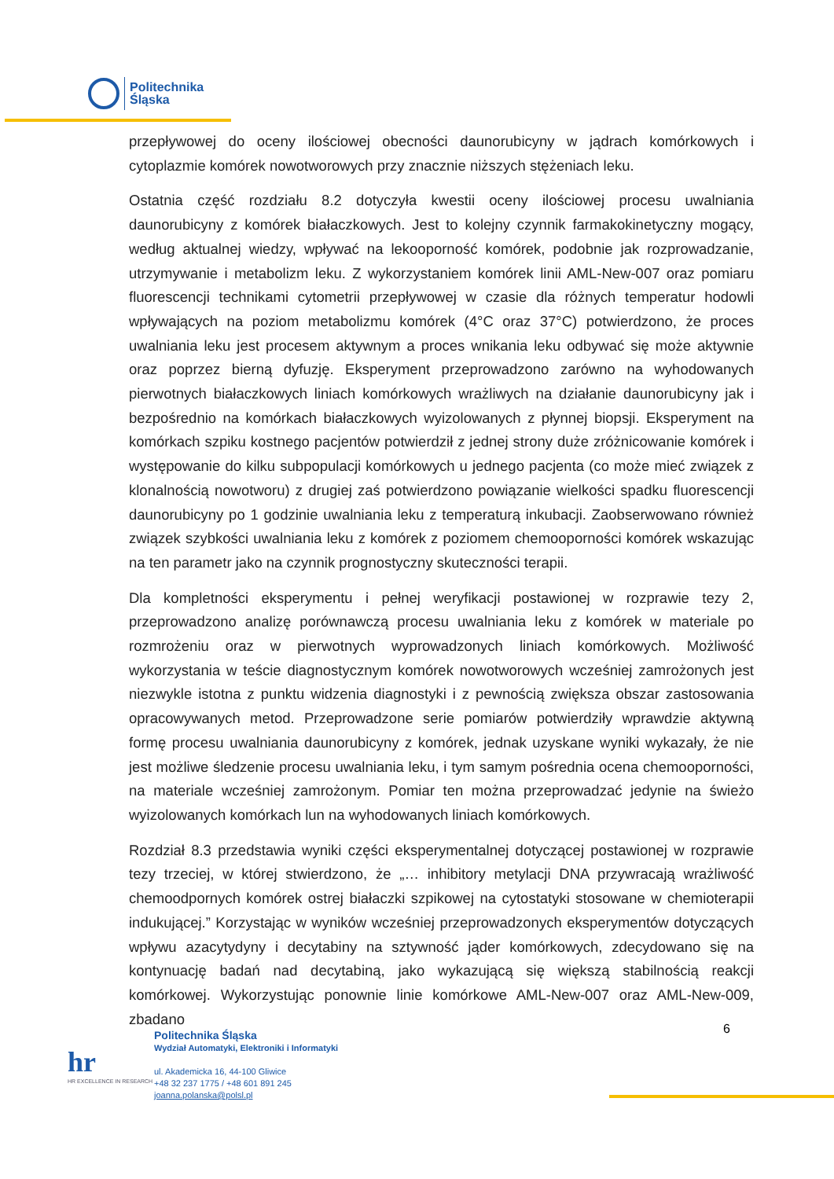Politechnika
Śląska
przepływowej do oceny ilościowej obecności daunorubicyny w jądrach komórkowych i cytoplazmie komórek nowotworowych przy znacznie niższych stężeniach leku.
Ostatnia część rozdziału 8.2 dotyczyła kwestii oceny ilościowej procesu uwalniania daunorubicyny z komórek białaczkowych. Jest to kolejny czynnik farmakokinetyczny mogący, według aktualnej wiedzy, wpływać na lekooporność komórek, podobnie jak rozprowadzanie, utrzymywanie i metabolizm leku. Z wykorzystaniem komórek linii AML-New-007 oraz pomiaru fluorescencji technikami cytometrii przepływowej w czasie dla różnych temperatur hodowli wpływających na poziom metabolizmu komórek (4°C oraz 37°C) potwierdzono, że proces uwalniania leku jest procesem aktywnym a proces wnikania leku odbywać się może aktywnie oraz poprzez bierną dyfuzję. Eksperyment przeprowadzono zarówno na wyhodowanych pierwotnych białaczkowych liniach komórkowych wrażliwych na działanie daunorubicyny jak i bezpośrednio na komórkach białaczkowych wyizolowanych z płynnej biopsji. Eksperyment na komórkach szpiku kostnego pacjentów potwierdził z jednej strony duże zróżnicowanie komórek i występowanie do kilku subpopulacji komórkowych u jednego pacjenta (co może mieć związek z klonalnością nowotworu) z drugiej zaś potwierdzono powiązanie wielkości spadku fluorescencji daunorubicyny po 1 godzinie uwalniania leku z temperaturą inkubacji. Zaobserwowano również związek szybkości uwalniania leku z komórek z poziomem chemooporności komórek wskazując na ten parametr jako na czynnik prognostyczny skuteczności terapii.
Dla kompletności eksperymentu i pełnej weryfikacji postawionej w rozprawie tezy 2, przeprowadzono analizę porównawczą procesu uwalniania leku z komórek w materiale po rozmrożeniu oraz w pierwotnych wyprowadzonych liniach komórkowych. Możliwość wykorzystania w teście diagnostycznym komórek nowotworowych wcześniej zamrożonych jest niezwykle istotna z punktu widzenia diagnostyki i z pewnością zwiększa obszar zastosowania opracowywanych metod. Przeprowadzone serie pomiarów potwierdziły wprawdzie aktywną formę procesu uwalniania daunorubicyny z komórek, jednak uzyskane wyniki wykazały, że nie jest możliwe śledzenie procesu uwalniania leku, i tym samym pośrednia ocena chemooporności, na materiale wcześniej zamrożonym. Pomiar ten można przeprowadzać jedynie na świeżo wyizolowanych komórkach lun na wyhodowanych liniach komórkowych.
Rozdział 8.3 przedstawia wyniki części eksperymentalnej dotyczącej postawionej w rozprawie tezy trzeciej, w której stwierdzono, że „… inhibitory metylacji DNA przywracają wrażliwość chemoodpornych komórek ostrej białaczki szpikowej na cytostatyki stosowane w chemioterapii indukującej.” Korzystając w wyników wcześniej przeprowadzonych eksperymentów dotyczących wpływu azacytydyny i decytabiny na sztywność jąder komórkowych, zdecydowano się na kontynuację badań nad decytabiną, jako wykazującą się większą stabilnością reakcji komórkowej. Wykorzystując ponownie linie komórkowe AML-New-007 oraz AML-New-009, zbadano
6
hr
HR EXCELLENCE IN RESEARCH
Politechnika Śląska
Wydział Automatyki, Elektroniki i Informatyki
ul. Akademicka 16, 44-100 Gliwice
+48 32 237 1775 / +48 601 891 245
joanna.polanska@polsl.pl